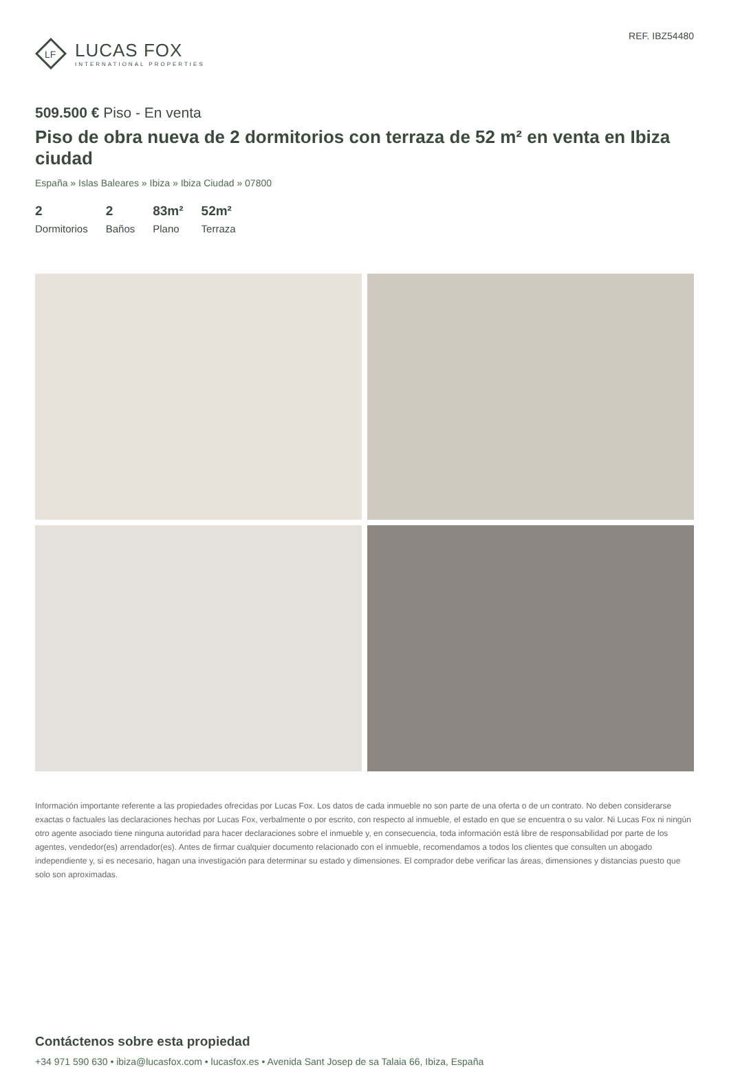LF
LUCAS FOX
INTERNATIONAL PROPERTIES
REF. IBZ54480
509.500 € Piso - En venta
Piso de obra nueva de 2 dormitorios con terraza de 52 m² en venta en Ibiza ciudad
España » Islas Baleares » Ibiza » Ibiza Ciudad » 07800
2
Dormitorios
2
Baños
83m²
Plano
52m²
Terraza
Información importante referente a las propiedades ofrecidas por Lucas Fox. Los datos de cada inmueble no son parte de una oferta o de un contrato. No deben considerarse exactas o factuales las declaraciones hechas por Lucas Fox, verbalmente o por escrito, con respecto al inmueble, el estado en que se encuentra o su valor. Ni Lucas Fox ni ningún otro agente asociado tiene ninguna autoridad para hacer declaraciones sobre el inmueble y, en consecuencia, toda información está libre de responsabilidad por parte de los agentes, vendedor(es) arrendador(es). Antes de firmar cualquier documento relacionado con el inmueble, recomendamos a todos los clientes que consulten un abogado independiente y, si es necesario, hagan una investigación para determinar su estado y dimensiones. El comprador debe verificar las áreas, dimensiones y distancias puesto que solo son aproximadas.
Contáctenos sobre esta propiedad
+34 971 590 630 • ibiza@lucasfox.com • lucasfox.es • Avenida Sant Josep de sa Talaia 66, Ibiza, España